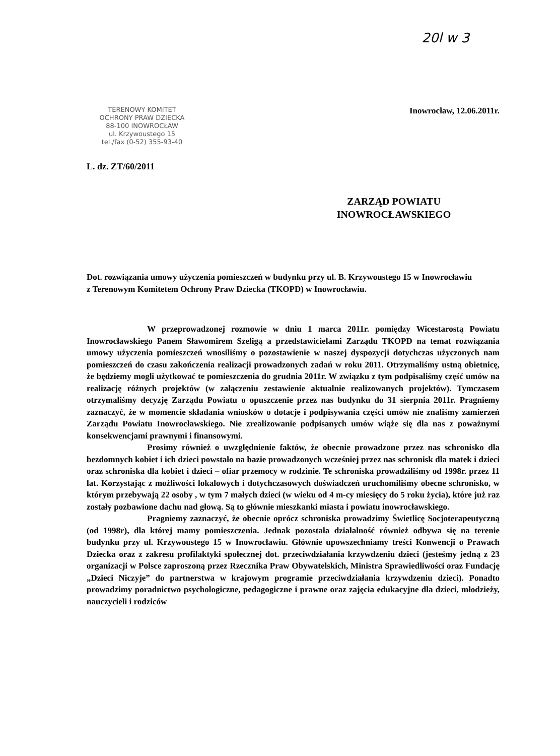20l w 3
TERENOWY KOMITET
OCHRONY PRAW DZIECKA
88-100 INOWROCŁAW
ul. Krzywoustego 15
tel./fax (0-52) 355-93-40
Inowrocław, 12.06.2011r.
L. dz. ZT/60/2011
ZARZĄD POWIATU
INOWROCŁAWSKIEGO
Dot. rozwiązania umowy użyczenia pomieszczeń w budynku przy ul. B. Krzywoustego 15 w Inowrocławiu z Terenowym Komitetem Ochrony Praw Dziecka (TKOPD) w Inowrocławiu.
W przeprowadzonej rozmowie w dniu 1 marca 2011r. pomiędzy Wicestarostą Powiatu Inowrocławskiego Panem Sławomirem Szeligą a przedstawicielami Zarządu TKOPD na temat rozwiązania umowy użyczenia pomieszczeń wnosiliśmy o pozostawienie w naszej dyspozycji dotychczas użyczonych nam pomieszczeń do czasu zakończenia realizacji prowadzonych zadań w roku 2011. Otrzymaliśmy ustną obietnicę, że będziemy mogli użytkować te pomieszczenia do grudnia 2011r. W związku z tym podpisaliśmy część umów na realizację różnych projektów (w załączeniu zestawienie aktualnie realizowanych projektów). Tymczasem otrzymaliśmy decyzję Zarządu Powiatu o opuszczenie przez nas budynku do 31 sierpnia 2011r. Pragniemy zaznaczyć, że w momencie składania wniosków o dotacje i podpisywania części umów nie znaliśmy zamierzeń Zarządu Powiatu Inowrocławskiego. Nie zrealizowanie podpisanych umów wiąże się dla nas z poważnymi konsekwencjami prawnymi i finansowymi.
Prosimy również o uwzględnienie faktów, że obecnie prowadzone przez nas schronisko dla bezdomnych kobiet i ich dzieci powstało na bazie prowadzonych wcześniej przez nas schronisk dla matek i dzieci oraz schroniska dla kobiet i dzieci – ofiar przemocy w rodzinie. Te schroniska prowadziliśmy od 1998r. przez 11 lat. Korzystając z możliwości lokalowych i dotychczasowych doświadczeń uruchomiliśmy obecne schronisko, w którym przebywają 22 osoby , w tym 7 małych dzieci (w wieku od 4 m-cy miesięcy do 5 roku życia), które już raz zostały pozbawione dachu nad głową. Są to głównie mieszkanki miasta i powiatu inowrocławskiego.
Pragniemy zaznaczyć, że obecnie oprócz schroniska prowadzimy Świetlicę Socjoterapeutyczną (od 1998r), dla której mamy pomieszczenia. Jednak pozostała działalność również odbywa się na terenie budynku przy ul. Krzywoustego 15 w Inowrocławiu. Głównie upowszechniamy treści Konwencji o Prawach Dziecka oraz z zakresu profilaktyki społecznej dot. przeciwdziałania krzywdzeniu dzieci (jesteśmy jedną z 23 organizacji w Polsce zaproszoną przez Rzecznika Praw Obywatelskich, Ministra Sprawiedliwości oraz Fundację „Dzieci Niczyje” do partnerstwa w krajowym programie przeciwdziałania krzywdzeniu dzieci). Ponadto prowadzimy poradnictwo psychologiczne, pedagogiczne i prawne oraz zajęcia edukacyjne dla dzieci, młodzieży, nauczycieli i rodziców